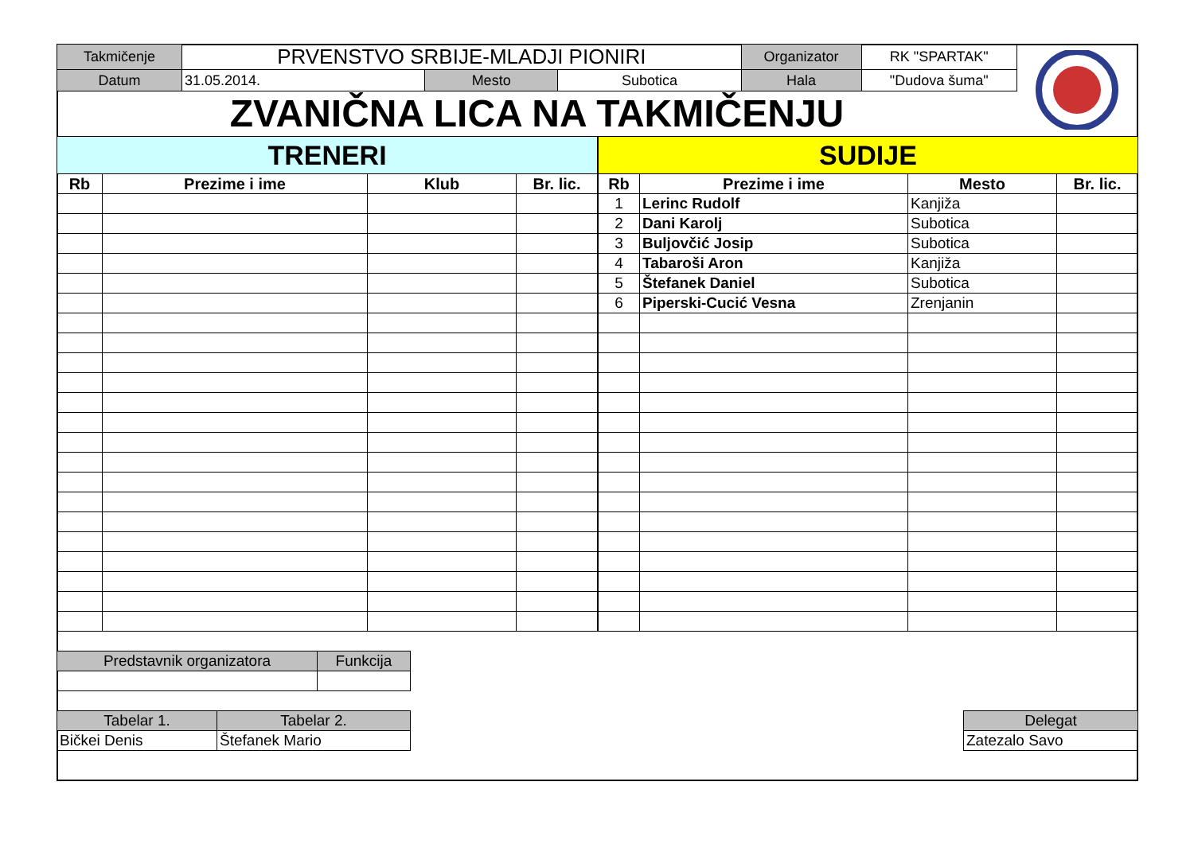| Takmičenje | PRVENSTVO SRBIJE-MLADJI PIONIRI | | | Organizator | RK "SPARTAK" |
| Datum | 31.05.2014. | Mesto | Subotica | Hala | "Dudova šuma" |
ZVANIČNA LICA NA TAKMIČENJU
| TRENERI | | | |
| Rb | Prezime i ime | Klub | Br. lic. |
| SUDIJE | | | |
| Rb | Prezime i ime | Mesto | Br. lic. |
| 1 | Lerinc Rudolf | Kanjiža | |
| 2 | Dani Karolj | Subotica | |
| 3 | Buljovčić Josip | Subotica | |
| 4 | Tabaroši Aron | Kanjiža | |
| 5 | Štefanek Daniel | Subotica | |
| 6 | Piperski-Cucić Vesna | Zrenjanin | |
| Predstavnik organizatora | Funkcija |
| Tabelar 1. | Tabelar 2. |
| Bičkei Denis | Štefanek Mario |
| Delegat |
| Zatezalo Savo |